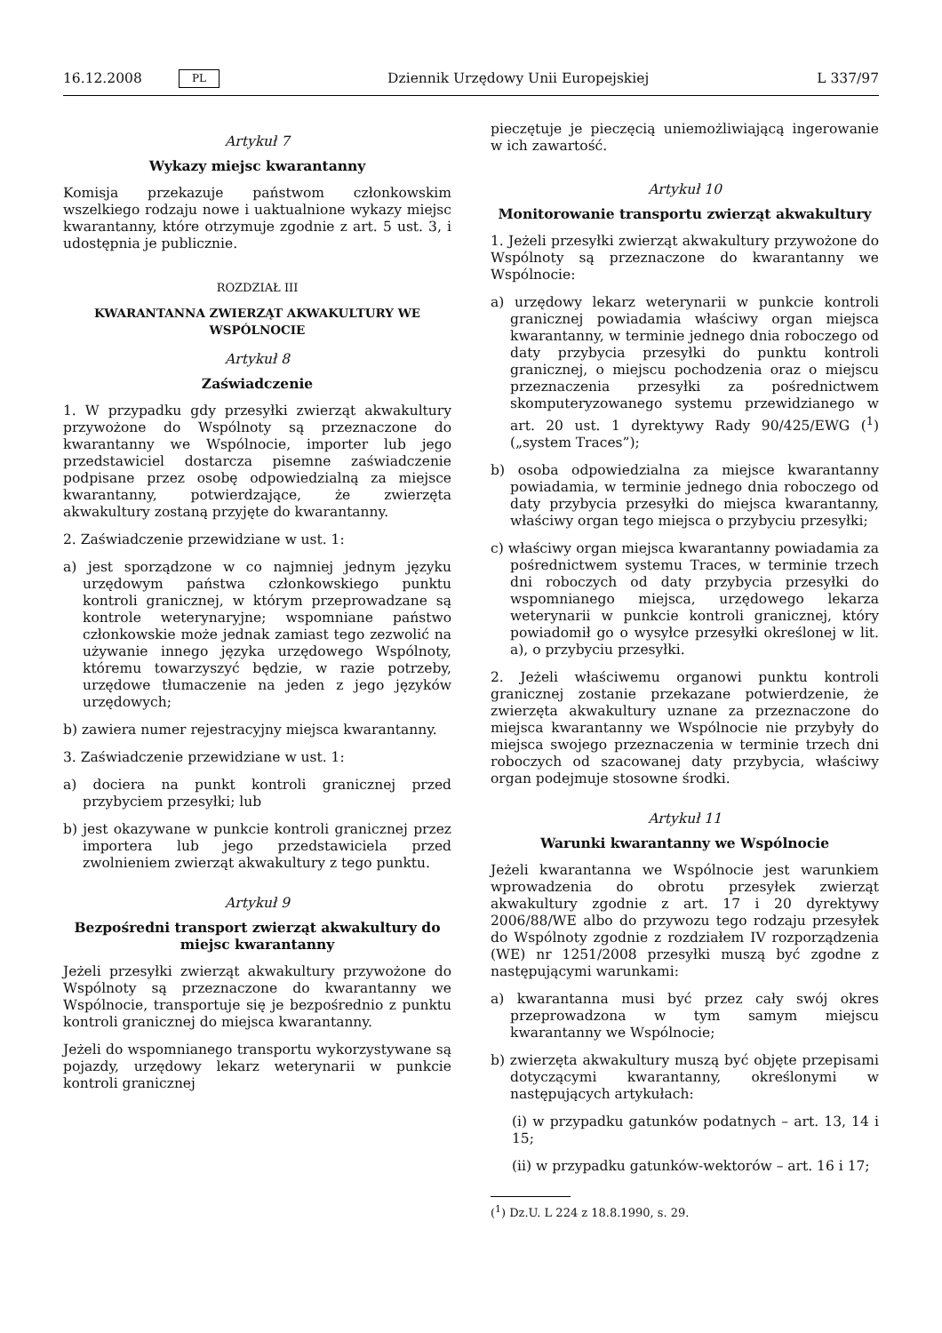16.12.2008 PL Dziennik Urzędowy Unii Europejskiej L 337/97
Artykuł 7
Wykazy miejsc kwarantanny
Komisja przekazuje państwom członkowskim wszelkiego rodzaju nowe i uaktualnione wykazy miejsc kwarantanny, które otrzymuje zgodnie z art. 5 ust. 3, i udostępnia je publicznie.
ROZDZIAŁ III
KWARANTANNA ZWIERZĄT AKWAKULTURY WE WSPÓLNOCIE
Artykuł 8
Zaświadczenie
1. W przypadku gdy przesyłki zwierząt akwakultury przywożone do Wspólnoty są przeznaczone do kwarantanny we Wspólnocie, importer lub jego przedstawiciel dostarcza pisemne zaświadczenie podpisane przez osobę odpowiedzialną za miejsce kwarantanny, potwierdzające, że zwierzęta akwakultury zostaną przyjęte do kwarantanny.
2. Zaświadczenie przewidziane w ust. 1:
a) jest sporządzone w co najmniej jednym języku urzędowym państwa członkowskiego punktu kontroli granicznej, w którym przeprowadzane są kontrole weterynaryjne; wspomniane państwo członkowskie może jednak zamiast tego zezwolić na używanie innego języka urzędowego Wspólnoty, któremu towarzyszyć będzie, w razie potrzeby, urzędowe tłumaczenie na jeden z jego języków urzędowych;
b) zawiera numer rejestracyjny miejsca kwarantanny.
3. Zaświadczenie przewidziane w ust. 1:
a) dociera na punkt kontroli granicznej przed przybyciem przesyłki; lub
b) jest okazywane w punkcie kontroli granicznej przez importera lub jego przedstawiciela przed zwolnieniem zwierząt akwakultury z tego punktu.
Artykuł 9
Bezpośredni transport zwierząt akwakultury do miejsc kwarantanny
Jeżeli przesyłki zwierząt akwakultury przywożone do Wspólnoty są przeznaczone do kwarantanny we Wspólnocie, transportuje się je bezpośrednio z punktu kontroli granicznej do miejsca kwarantanny.
Jeżeli do wspomnianego transportu wykorzystywane są pojazdy, urzędowy lekarz weterynarii w punkcie kontroli granicznej
pieczętuje je pieczęcią uniemożliwiającą ingerowanie w ich zawartość.
Artykuł 10
Monitorowanie transportu zwierząt akwakultury
1. Jeżeli przesyłki zwierząt akwakultury przywożone do Wspólnoty są przeznaczone do kwarantanny we Wspólnocie:
a) urzędowy lekarz weterynarii w punkcie kontroli granicznej powiadamia właściwy organ miejsca kwarantanny, w terminie jednego dnia roboczego od daty przybycia przesyłki do punktu kontroli granicznej, o miejscu pochodzenia oraz o miejscu przeznaczenia przesyłki za pośrednictwem skomputeryzowanego systemu przewidzianego w art. 20 ust. 1 dyrektywy Rady 90/425/EWG (<sup>1</sup>) („system Traces”);
b) osoba odpowiedzialna za miejsce kwarantanny powiadamia, w terminie jednego dnia roboczego od daty przybycia przesyłki do miejsca kwarantanny, właściwy organ tego miejsca o przybyciu przesyłki;
c) właściwy organ miejsca kwarantanny powiadamia za pośrednictwem systemu Traces, w terminie trzech dni roboczych od daty przybycia przesyłki do wspomnianego miejsca, urzędowego lekarza weterynarii w punkcie kontroli granicznej, który powiadomił go o wysyłce przesyłki określonej w lit. a), o przybyciu przesyłki.
2. Jeżeli właściwemu organowi punktu kontroli granicznej zostanie przekazane potwierdzenie, że zwierzęta akwakultury uznane za przeznaczone do miejsca kwarantanny we Wspólnocie nie przybyły do miejsca swojego przeznaczenia w terminie trzech dni roboczych od szacowanej daty przybycia, właściwy organ podejmuje stosowne środki.
Artykuł 11
Warunki kwarantanny we Wspólnocie
Jeżeli kwarantanna we Wspólnocie jest warunkiem wprowadzenia do obrotu przesyłek zwierząt akwakultury zgodnie z art. 17 i 20 dyrektywy 2006/88/WE albo do przywozu tego rodzaju przesyłek do Wspólnoty zgodnie z rozdziałem IV rozporządzenia (WE) nr 1251/2008 przesyłki muszą być zgodne z następującymi warunkami:
a) kwarantanna musi być przez cały swój okres przeprowadzona w tym samym miejscu kwarantanny we Wspólnocie;
b) zwierzęta akwakultury muszą być objęte przepisami dotyczącymi kwarantanny, określonymi w następujących artykułach:
(i) w przypadku gatunków podatnych – art. 13, 14 i 15;
(ii) w przypadku gatunków-wektorów – art. 16 i 17;
(<sup>1</sup>) Dz.U. L 224 z 18.8.1990, s. 29.